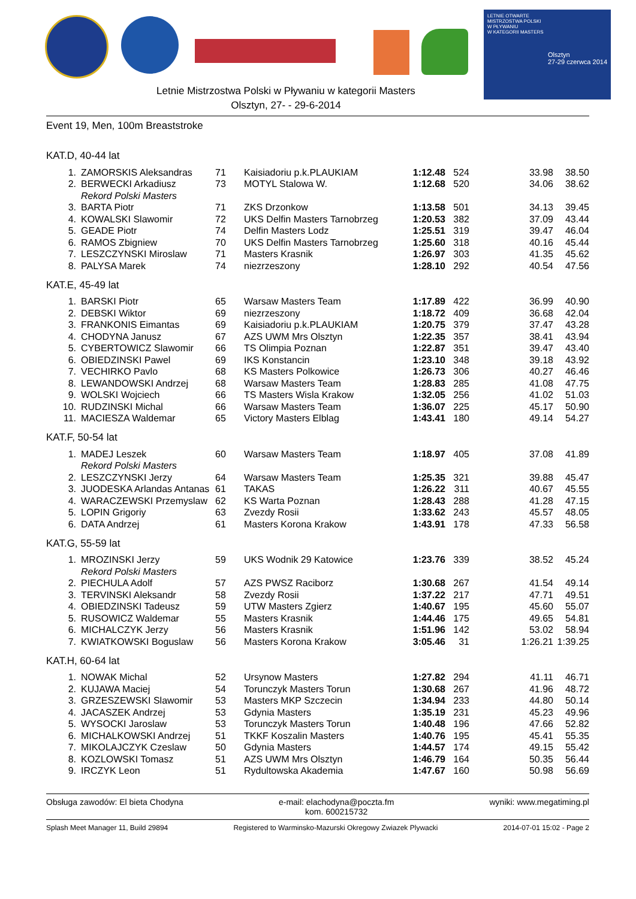LETNIE OTWARTE
MISTRZOSTWA POLSKI
W PŁYWANIU
W KATEGORII MASTERS
Olsztyn
27-29 czerwca 2014
Letnie Mistrzostwa Polski w Pływaniu w kategorii Masters
Olsztyn, 27- - 29-6-2014
Event 19, Men, 100m Breaststroke
KAT.D, 40-44 lat
| 1. | ZAMORSKIS Aleksandras | 71 | Kaisiadoriu p.k.PLAUKIAM | 1:12.48 | 524 | 33.98 | 38.50 |
| 2. | BERWECKI Arkadiusz | 73 | MOTYL Stalowa W. | 1:12.68 | 520 | 34.06 | 38.62 |
| | Rekord Polski Masters | | | | | | |
| 3. | BARTA Piotr | 71 | ZKS Drzonkow | 1:13.58 | 501 | 34.13 | 39.45 |
| 4. | KOWALSKI Slawomir | 72 | UKS Delfin Masters Tarnobrzeg | 1:20.53 | 382 | 37.09 | 43.44 |
| 5. | GEADE Piotr | 74 | Delfin Masters Lodz | 1:25.51 | 319 | 39.47 | 46.04 |
| 6. | RAMOS Zbigniew | 70 | UKS Delfin Masters Tarnobrzeg | 1:25.60 | 318 | 40.16 | 45.44 |
| 7. | LESZCZYNSKI Miroslaw | 71 | Masters Krasnik | 1:26.97 | 303 | 41.35 | 45.62 |
| 8. | PALYSA Marek | 74 | niezrzeszony | 1:28.10 | 292 | 40.54 | 47.56 |
KAT.E, 45-49 lat
| 1. | BARSKI Piotr | 65 | Warsaw Masters Team | 1:17.89 | 422 | 36.99 | 40.90 |
| 2. | DEBSKI Wiktor | 69 | niezrzeszony | 1:18.72 | 409 | 36.68 | 42.04 |
| 3. | FRANKONIS Eimantas | 69 | Kaisiadoriu p.k.PLAUKIAM | 1:20.75 | 379 | 37.47 | 43.28 |
| 4. | CHODYNA Janusz | 67 | AZS UWM Mrs Olsztyn | 1:22.35 | 357 | 38.41 | 43.94 |
| 5. | CYBERTOWICZ Slawomir | 66 | TS Olimpia Poznan | 1:22.87 | 351 | 39.47 | 43.40 |
| 6. | OBIEDZINSKI Pawel | 69 | IKS Konstancin | 1:23.10 | 348 | 39.18 | 43.92 |
| 7. | VECHIRKO Pavlo | 68 | KS Masters Polkowice | 1:26.73 | 306 | 40.27 | 46.46 |
| 8. | LEWANDOWSKI Andrzej | 68 | Warsaw Masters Team | 1:28.83 | 285 | 41.08 | 47.75 |
| 9. | WOLSKI Wojciech | 66 | TS Masters Wisla Krakow | 1:32.05 | 256 | 41.02 | 51.03 |
| 10. | RUDZINSKI Michal | 66 | Warsaw Masters Team | 1:36.07 | 225 | 45.17 | 50.90 |
| 11. | MACIESZA Waldemar | 65 | Victory Masters Elblag | 1:43.41 | 180 | 49.14 | 54.27 |
KAT.F, 50-54 lat
| 1. | MADEJ Leszek | 60 | Warsaw Masters Team | 1:18.97 | 405 | 37.08 | 41.89 |
| | Rekord Polski Masters | | | | | | |
| 2. | LESZCZYNSKI Jerzy | 64 | Warsaw Masters Team | 1:25.35 | 321 | 39.88 | 45.47 |
| 3. | JUODESKA Arlandas Antanas | 61 | TAKAS | 1:26.22 | 311 | 40.67 | 45.55 |
| 4. | WARACZEWSKI Przemyslaw | 62 | KS Warta Poznan | 1:28.43 | 288 | 41.28 | 47.15 |
| 5. | LOPIN Grigoriy | 63 | Zvezdy Rosii | 1:33.62 | 243 | 45.57 | 48.05 |
| 6. | DATA Andrzej | 61 | Masters Korona Krakow | 1:43.91 | 178 | 47.33 | 56.58 |
KAT.G, 55-59 lat
| 1. | MROZINSKI Jerzy | 59 | UKS Wodnik 29 Katowice | 1:23.76 | 339 | 38.52 | 45.24 |
| | Rekord Polski Masters | | | | | | |
| 2. | PIECHULA Adolf | 57 | AZS PWSZ Raciborz | 1:30.68 | 267 | 41.54 | 49.14 |
| 3. | TERVINSKI Aleksandr | 58 | Zvezdy Rosii | 1:37.22 | 217 | 47.71 | 49.51 |
| 4. | OBIEDZINSKI Tadeusz | 59 | UTW Masters Zgierz | 1:40.67 | 195 | 45.60 | 55.07 |
| 5. | RUSOWICZ Waldemar | 55 | Masters Krasnik | 1:44.46 | 175 | 49.65 | 54.81 |
| 6. | MICHALCZYK Jerzy | 56 | Masters Krasnik | 1:51.96 | 142 | 53.02 | 58.94 |
| 7. | KWIATKOWSKI Boguslaw | 56 | Masters Korona Krakow | 3:05.46 | 31 | 1:26.21 | 1:39.25 |
KAT.H, 60-64 lat
| 1. | NOWAK Michal | 52 | Ursynow Masters | 1:27.82 | 294 | 41.11 | 46.71 |
| 2. | KUJAWA Maciej | 54 | Torunczyk Masters Torun | 1:30.68 | 267 | 41.96 | 48.72 |
| 3. | GRZESZEWSKI Slawomir | 53 | Masters MKP Szczecin | 1:34.94 | 233 | 44.80 | 50.14 |
| 4. | JACASZEK Andrzej | 53 | Gdynia Masters | 1:35.19 | 231 | 45.23 | 49.96 |
| 5. | WYSOCKI Jaroslaw | 53 | Torunczyk Masters Torun | 1:40.48 | 196 | 47.66 | 52.82 |
| 6. | MICHALKOWSKI Andrzej | 51 | TKKF Koszalin Masters | 1:40.76 | 195 | 45.41 | 55.35 |
| 7. | MIKOLAJCZYK Czeslaw | 50 | Gdynia Masters | 1:44.57 | 174 | 49.15 | 55.42 |
| 8. | KOZLOWSKI Tomasz | 51 | AZS UWM Mrs Olsztyn | 1:46.79 | 164 | 50.35 | 56.44 |
| 9. | IRCZYK Leon | 51 | Rydultowska Akademia | 1:47.67 | 160 | 50.98 | 56.69 |
Obsługa zawodów: El bieta Chodyna e-mail: elachodyna@poczta.fm
kom. 600215732 wyniki: www.megatiming.pl
Splash Meet Manager 11, Build 29894 Registered to Warminsko-Mazurski Okregowy Zwiazek Plywacki 2014-07-01 15:02 - Page 2